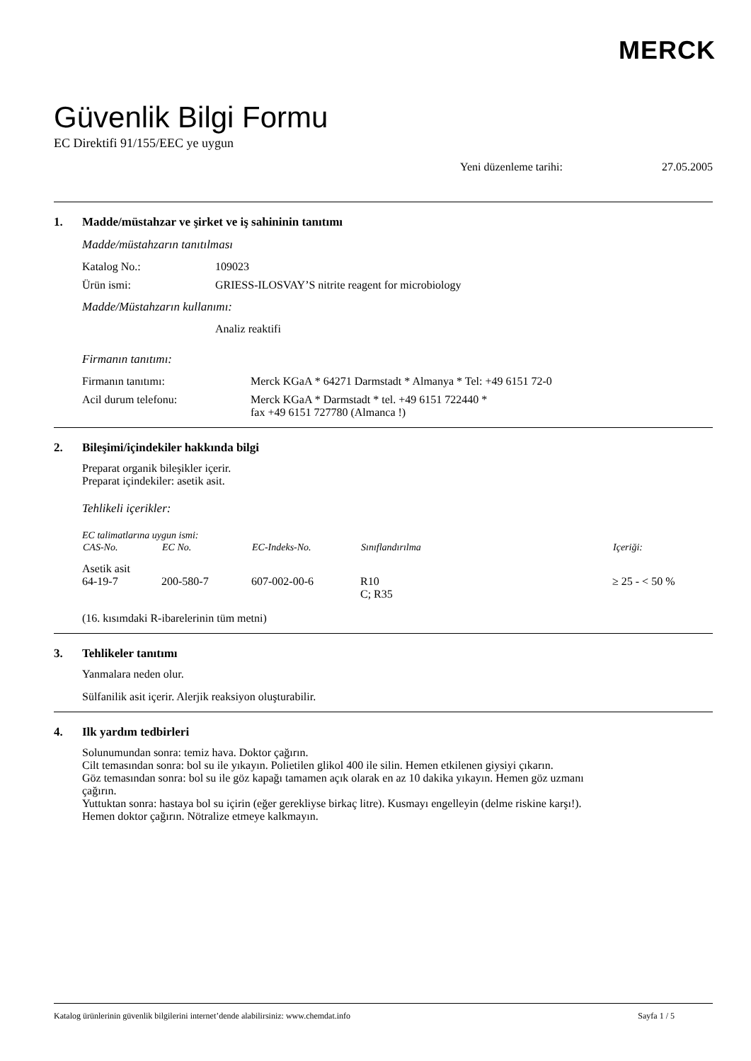MERCK
Güvenlik Bilgi Formu
EC Direktifi 91/155/EEC ye uygun
Yeni düzenleme tarihi: 27.05.2005
1. Madde/müstahzar ve şirket ve iş sahininin tanıtımı
Madde/müstahzarın tanıtılması
Katalog No.: 109023
Ürün ismi: GRIESS-ILOSVAY’S nitrite reagent for microbiology
Madde/Müstahzarın kullanımı:
Analiz reaktifi
Firmanın tanıtımı:
Firmanın tanıtımı: Merck KGaA * 64271 Darmstadt * Almanya * Tel: +49 6151 72-0
Acil durum telefonu: Merck KGaA * Darmstadt * tel. +49 6151 722440 *
fax +49 6151 727780 (Almanca !)
2. Bileşimi/içindekiler hakkında bilgi
Preparat organik bileşikler içerir.
Preparat içindekiler: asetik asit.
Tehlikeli içerikler:
| EC talimatlarına uygun ismi: | | | | |
| CAS-No. | EC No. | EC-Indeks-No. | Sınıflandırılma | Içeriği: |
| Asetik asit | | | | |
| 64-19-7 | 200-580-7 | 607-002-00-6 | R10 C; R35 | ≥ 25 - < 50 % |
(16. kısımdaki R-ibarelerinin tüm metni)
3. Tehlikeler tanıtımı
Yanmalara neden olur.
Sülfanilik asit içerir. Alerjik reaksiyon oluşturabilir.
4. Ilk yardım tedbirleri
Solunumundan sonra: temiz hava. Doktor çağırın.
Cilt temasından sonra: bol su ile yıkayın. Polietilen glikol 400 ile silin. Hemen etkilenen giysiyi çıkarın.
Göz temasından sonra: bol su ile göz kapağı tamamen açık olarak en az 10 dakika yıkayın. Hemen göz uzmanı çağırın.
Yuttuktan sonra: hastaya bol su içirin (eğer gerekliyse birkaç litre). Kusmayı engelleyin (delme riskine karşı!). Hemen doktor çağırın. Nötralize etmeye kalkmayın.
Katalog ürünlerinin güvenlik bilgilerini internet’dende alabilirsiniz: www.chemdat.info Sayfa 1 / 5